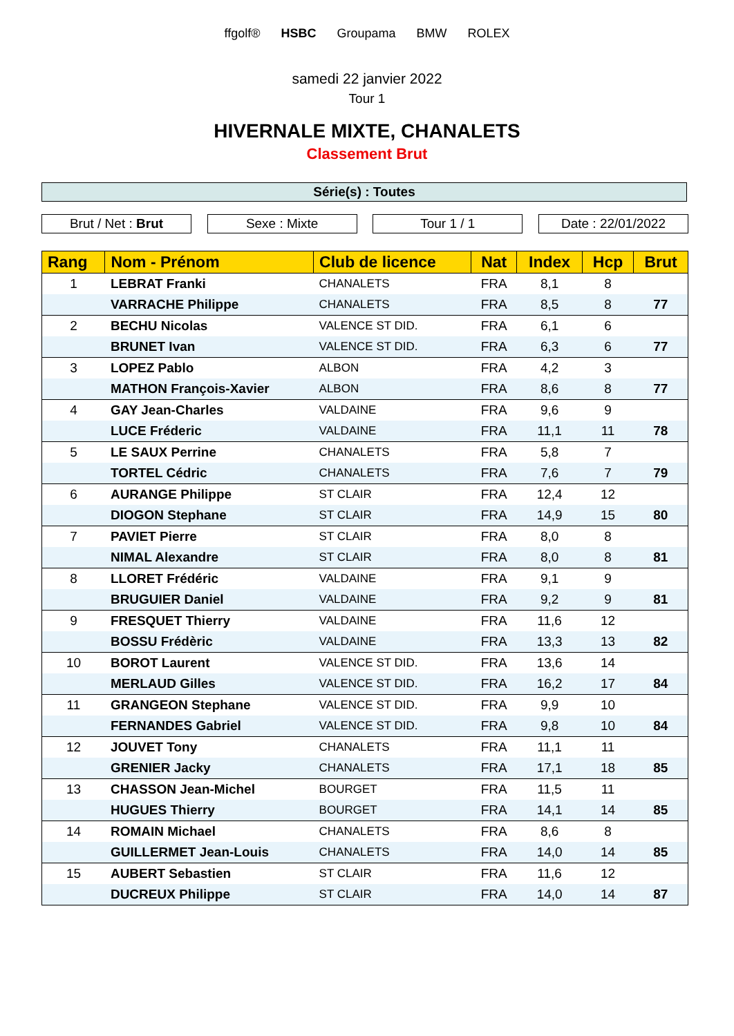ffgolf® HSBC Groupama BMW ROLEX
samedi 22 janvier 2022
Tour 1
HIVERNALE MIXTE, CHANALETS
Classement Brut
Série(s) : Toutes
Brut / Net : Brut Sexe : Mixte Tour 1 / 1 Date : 22/01/2022
| Rang | Nom - Prénom | Club de licence | Nat | Index | Hcp | Brut |
| --- | --- | --- | --- | --- | --- | --- |
| 1 | LEBRAT Franki | CHANALETS | FRA | 8,1 | 8 | |
| | VARRACHE Philippe | CHANALETS | FRA | 8,5 | 8 | 77 |
| 2 | BECHU Nicolas | VALENCE ST DID. | FRA | 6,1 | 6 | |
| | BRUNET Ivan | VALENCE ST DID. | FRA | 6,3 | 6 | 77 |
| 3 | LOPEZ Pablo | ALBON | FRA | 4,2 | 3 | |
| | MATHON François-Xavier | ALBON | FRA | 8,6 | 8 | 77 |
| 4 | GAY Jean-Charles | VALDAINE | FRA | 9,6 | 9 | |
| | LUCE Fréderic | VALDAINE | FRA | 11,1 | 11 | 78 |
| 5 | LE SAUX Perrine | CHANALETS | FRA | 5,8 | 7 | |
| | TORTEL Cédric | CHANALETS | FRA | 7,6 | 7 | 79 |
| 6 | AURANGE Philippe | ST CLAIR | FRA | 12,4 | 12 | |
| | DIOGON Stephane | ST CLAIR | FRA | 14,9 | 15 | 80 |
| 7 | PAVIET Pierre | ST CLAIR | FRA | 8,0 | 8 | |
| | NIMAL Alexandre | ST CLAIR | FRA | 8,0 | 8 | 81 |
| 8 | LLORET Frédéric | VALDAINE | FRA | 9,1 | 9 | |
| | BRUGUIER Daniel | VALDAINE | FRA | 9,2 | 9 | 81 |
| 9 | FRESQUET Thierry | VALDAINE | FRA | 11,6 | 12 | |
| | BOSSU Frédèric | VALDAINE | FRA | 13,3 | 13 | 82 |
| 10 | BOROT Laurent | VALENCE ST DID. | FRA | 13,6 | 14 | |
| | MERLAUD Gilles | VALENCE ST DID. | FRA | 16,2 | 17 | 84 |
| 11 | GRANGEON Stephane | VALENCE ST DID. | FRA | 9,9 | 10 | |
| | FERNANDES Gabriel | VALENCE ST DID. | FRA | 9,8 | 10 | 84 |
| 12 | JOUVET Tony | CHANALETS | FRA | 11,1 | 11 | |
| | GRENIER Jacky | CHANALETS | FRA | 17,1 | 18 | 85 |
| 13 | CHASSON Jean-Michel | BOURGET | FRA | 11,5 | 11 | |
| | HUGUES Thierry | BOURGET | FRA | 14,1 | 14 | 85 |
| 14 | ROMAIN Michael | CHANALETS | FRA | 8,6 | 8 | |
| | GUILLERMET Jean-Louis | CHANALETS | FRA | 14,0 | 14 | 85 |
| 15 | AUBERT Sebastien | ST CLAIR | FRA | 11,6 | 12 | |
| | DUCREUX Philippe | ST CLAIR | FRA | 14,0 | 14 | 87 |